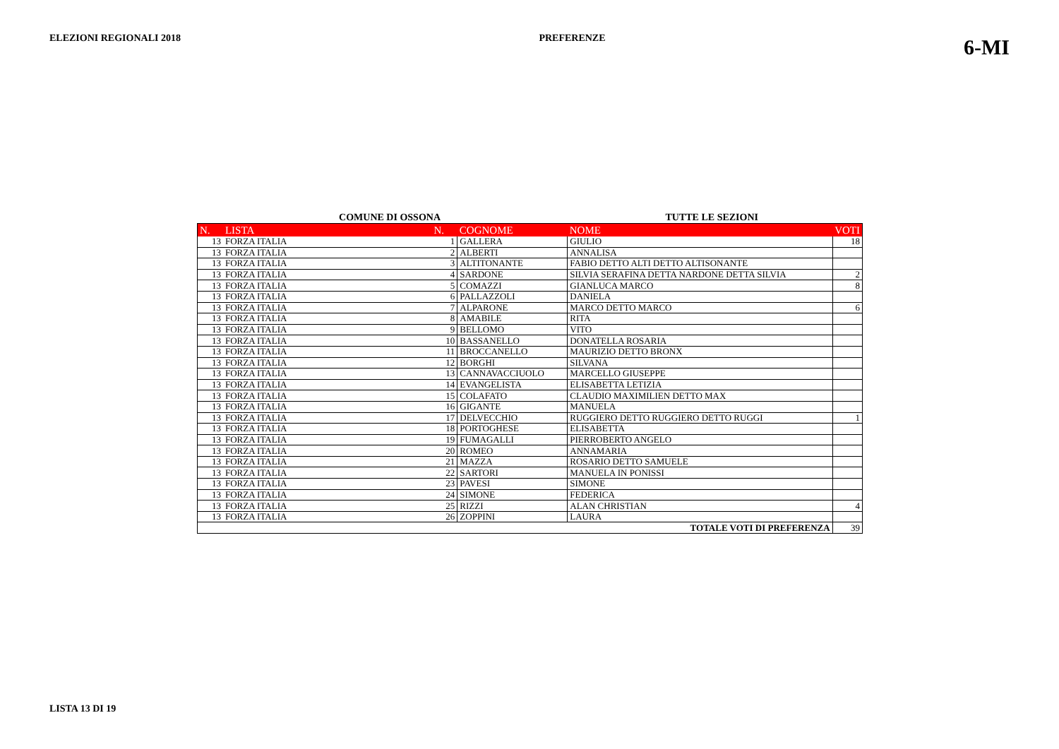ELEZIONI REGIONALI 2018 PREFERENZE
6-MI
COMUNE DI OSSONA TUTTE LE SEZIONI
| N. | LISTA | N. | COGNOME | NOME | VOTI |
| --- | --- | --- | --- | --- | --- |
| 13 | FORZA ITALIA | 1 | GALLERA | GIULIO | 18 |
| 13 | FORZA ITALIA | 2 | ALBERTI | ANNALISA | |
| 13 | FORZA ITALIA | 3 | ALTITONANTE | FABIO DETTO ALTI DETTO ALTISONANTE | |
| 13 | FORZA ITALIA | 4 | SARDONE | SILVIA SERAFINA DETTA NARDONE DETTA SILVIA | 2 |
| 13 | FORZA ITALIA | 5 | COMAZZI | GIANLUCA MARCO | 8 |
| 13 | FORZA ITALIA | 6 | PALLAZZOLI | DANIELA | |
| 13 | FORZA ITALIA | 7 | ALPARONE | MARCO DETTO MARCO | 6 |
| 13 | FORZA ITALIA | 8 | AMABILE | RITA | |
| 13 | FORZA ITALIA | 9 | BELLOMO | VITO | |
| 13 | FORZA ITALIA | 10 | BASSANELLO | DONATELLA ROSARIA | |
| 13 | FORZA ITALIA | 11 | BROCCANELLO | MAURIZIO DETTO BRONX | |
| 13 | FORZA ITALIA | 12 | BORGHI | SILVANA | |
| 13 | FORZA ITALIA | 13 | CANNAVACCIUOLO | MARCELLO GIUSEPPE | |
| 13 | FORZA ITALIA | 14 | EVANGELISTA | ELISABETTA LETIZIA | |
| 13 | FORZA ITALIA | 15 | COLAFATO | CLAUDIO MAXIMILIEN DETTO MAX | |
| 13 | FORZA ITALIA | 16 | GIGANTE | MANUELA | |
| 13 | FORZA ITALIA | 17 | DELVECCHIO | RUGGIERO DETTO RUGGIERO DETTO RUGGI | 1 |
| 13 | FORZA ITALIA | 18 | PORTOGHESE | ELISABETTA | |
| 13 | FORZA ITALIA | 19 | FUMAGALLI | PIERROBERTO ANGELO | |
| 13 | FORZA ITALIA | 20 | ROMEO | ANNAMARIA | |
| 13 | FORZA ITALIA | 21 | MAZZA | ROSARIO DETTO SAMUELE | |
| 13 | FORZA ITALIA | 22 | SARTORI | MANUELA IN PONISSI | |
| 13 | FORZA ITALIA | 23 | PAVESI | SIMONE | |
| 13 | FORZA ITALIA | 24 | SIMONE | FEDERICA | |
| 13 | FORZA ITALIA | 25 | RIZZI | ALAN CHRISTIAN | 4 |
| 13 | FORZA ITALIA | 26 | ZOPPINI | LAURA | |
| TOTALE VOTI DI PREFERENZA | | | | | 39 |
LISTA 13 DI 19